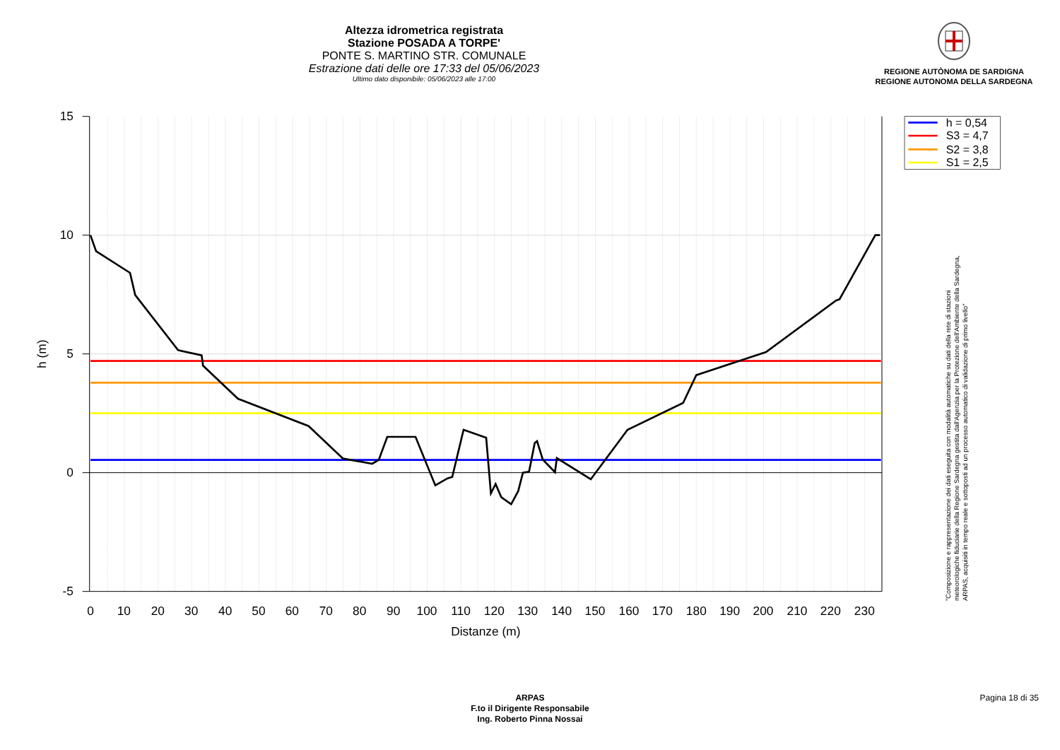Altezza idrometrica registrata
Stazione POSADA A TORPE'
PONTE S. MARTINO STR. COMUNALE
Estrazione dati delle ore 17:33 del 05/06/2023
Ultimo dato disponibile: 05/06/2023 alle 17:00
REGIONE AUTÒNOMA DE SARDIGNA
REGIONE AUTONOMA DELLA SARDEGNA
15
10
5
0
-5
0
10
20
30
40
50
60
70
80
90
100
110
120
130
140
150
160
170
180
190
200
210
220
230
Distanze (m)
h (m)
h = 0,54
S3 = 4,7
S2 = 3,8
S1 = 2,5
"Composizione e rappresentazione dei dati eseguita con modalità automatiche su dati della rete di stazioni
meteorologiche fiduciarie della Regione Sardegna gestita dall'Agenzia per la Protezione dell'Ambiente della Sardegna,
ARPAS, acquisiti in tempo reale e sottoposti ad un processo automatico di validazione di primo livello"
ARPAS
F.to il Dirigente Responsabile
Ing. Roberto Pinna Nossai
Pagina 18 di 35